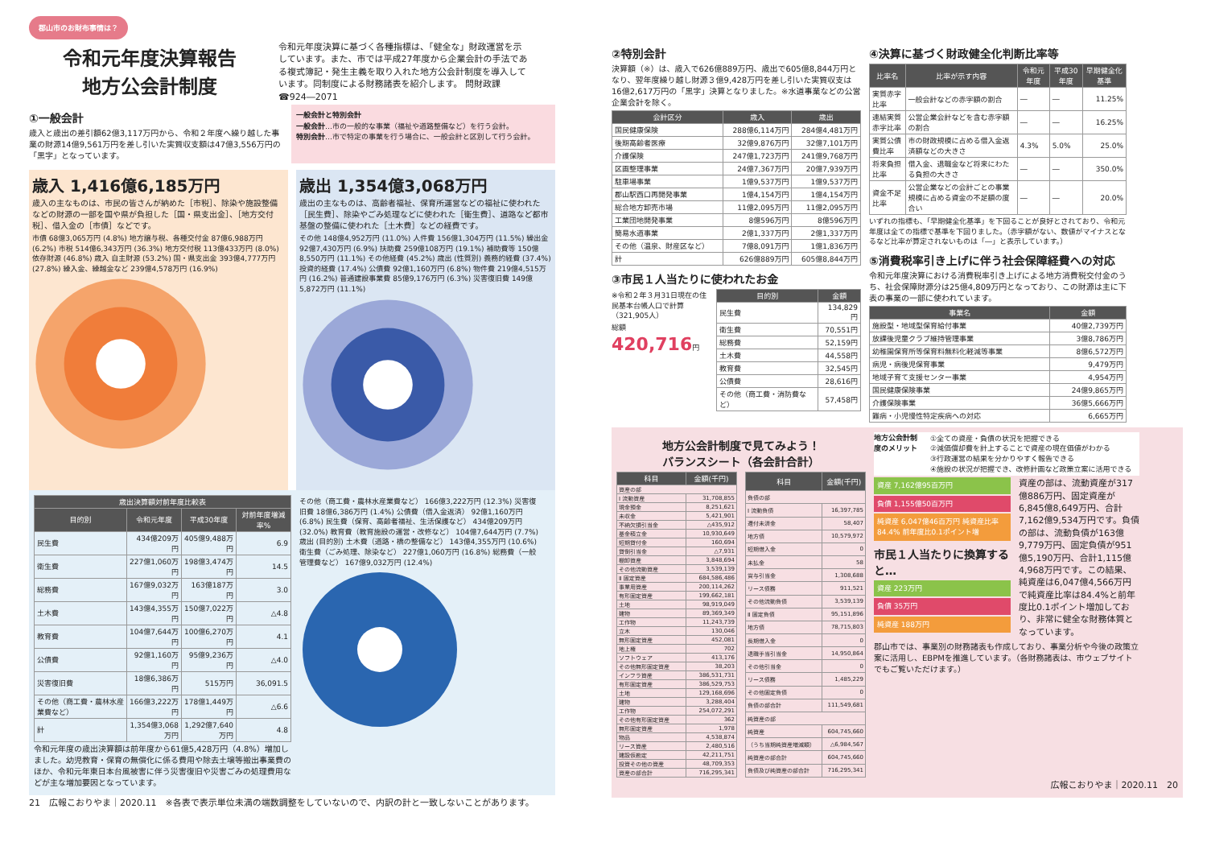郡山市のお財布事情は？
令和元年度決算報告
地方公会計制度
令和元年度決算に基づく各種指標は、「健全な」財政運営を示しています。また、市では平成27年度から企業会計の手法である複式簿記・発生主義を取り入れた地方公会計制度を導入しています。同制度による財務諸表を紹介します。 問財政課☎924―2071
①一般会計
歳入と歳出の差引額62億3,117万円から、令和２年度へ繰り越した事業の財源14億9,561万円を差し引いた実質収支額は47億3,556万円の「黒字」となっています。
一般会計と特別会計
一般会計…市の一般的な事業（福祉や道路整備など）を行う会計。
特別会計…市で特定の事業を行う場合に、一般会計と区別して行う会計。
歳入 1,416億6,185万円
歳入の主なものは、市民の皆さんが納めた［市税］、除染や施設整備などの財源の一部を国や県が負担した［国・県支出金］、［地方交付税］、借入金の［市債］などです。
市債 68億3,065万円 (4.8%) 地方譲与税、各種交付金 87億6,988万円 (6.2%) 市税 514億6,343万円 (36.3%) 地方交付税 113億433万円 (8.0%) 依存財源 (46.8%) 歳入 自主財源 (53.2%) 国・県支出金 393億4,777万円 (27.8%) 繰入金、繰越金など 239億4,578万円 (16.9%)
歳出 1,354億3,068万円
歳出の主なものは、高齢者福祉、保育所運営などの福祉に使われた［民生費］、除染やごみ処理などに使われた［衛生費］、道路など都市基盤の整備に使われた［土木費］などの経費です。
その他 148億4,952万円 (11.0%) 人件費 156億1,304万円 (11.5%) 繰出金 92億7,430万円 (6.9%) 扶助費 259億108万円 (19.1%) 補助費等 150億8,550万円 (11.1%) その他経費 (45.2%) 歳出 (性質別) 義務的経費 (37.4%) 投資的経費 (17.4%) 公債費 92億1,160万円 (6.8%) 物件費 219億4,515万円 (16.2%) 普通建設事業費 85億9,176万円 (6.3%) 災害復旧費 149億5,872万円 (11.1%)
| 歳出決算額対前年度比較表 | | | |
| --- | --- | --- | --- |
| 目的別 | 令和元年度 | 平成30年度 | 対前年度増減率% |
| 民生費 | 434億209万円 | 405億9,488万円 | 6.9 |
| 衛生費 | 227億1,060万円 | 198億3,474万円 | 14.5 |
| 総務費 | 167億9,032万円 | 163億187万円 | 3.0 |
| 土木費 | 143億4,355万円 | 150億7,022万円 | △4.8 |
| 教育費 | 104億7,644万円 | 100億6,270万円 | 4.1 |
| 公債費 | 92億1,160万円 | 95億9,236万円 | △4.0 |
| 災害復旧費 | 18億6,386万円 | 515万円 | 36,091.5 |
| その他（商工費・農林水産業費など） | 166億3,222万円 | 178億1,449万円 | △6.6 |
| 計 | 1,354億3,068万円 | 1,292億7,640万円 | 4.8 |
令和元年度の歳出決算額は前年度から61億5,428万円（4.8%）増加しました。幼児教育・保育の無償化に係る費用や除去土壌等搬出事業費のほか、令和元年東日本台風被害に伴う災害復旧や災害ごみの処理費用などが主な増加要因となっています。
その他（商工費・農林水産業費など） 166億3,222万円 (12.3%) 災害復旧費 18億6,386万円 (1.4%) 公債費（借入金返済） 92億1,160万円 (6.8%) 民生費（保育、高齢者福祉、生活保護など） 434億209万円 (32.0%) 教育費（教育施設の運営・改修など） 104億7,644万円 (7.7%) 歳出 (目的別) 土木費（道路・橋の整備など） 143億4,355万円 (10.6%) 衛生費（ごみ処理、除染など） 227億1,060万円 (16.8%) 総務費（一般管理費など） 167億9,032万円 (12.4%)
21　広報こおりやま｜2020.11　※各表で表示単位未満の端数調整をしていないので、内訳の計と一致しないことがあります。
②特別会計
決算額（※）は、歳入で626億889万円、歳出で605億8,844万円となり、翌年度繰り越し財源３億9,428万円を差し引いた実質収支は16億2,617万円の「黒字」決算となりました。※水道事業などの公営企業会計を除く。
| 会計区分 | 歳入 | 歳出 |
| --- | --- | --- |
| 国民健康保険 | 288億6,114万円 | 284億4,481万円 |
| 後期高齢者医療 | 32億9,876万円 | 32億7,101万円 |
| 介護保険 | 247億1,723万円 | 241億9,768万円 |
| 区画整理事業 | 24億7,367万円 | 20億7,939万円 |
| 駐車場事業 | 1億9,537万円 | 1億9,537万円 |
| 郡山駅西口再開発事業 | 1億4,154万円 | 1億4,154万円 |
| 総合地方卸売市場 | 11億2,095万円 | 11億2,095万円 |
| 工業団地開発事業 | 8億596万円 | 8億596万円 |
| 簡易水道事業 | 2億1,337万円 | 2億1,337万円 |
| その他（温泉、財産区など） | 7億8,091万円 | 1億1,836万円 |
| 計 | 626億889万円 | 605億8,844万円 |
③市民１人当たりに使われたお金
※令和２年３月31日現在の住民基本台帳人口で計算（321,905人）
総額 420,716円
| 目的別 | 金額 |
| --- | --- |
| 民生費 | 134,829円 |
| 衛生費 | 70,551円 |
| 総務費 | 52,159円 |
| 土木費 | 44,558円 |
| 教育費 | 32,545円 |
| 公債費 | 28,616円 |
| その他（商工費・消防費など） | 57,458円 |
④決算に基づく財政健全化判断比率等
| 比率名 | 比率が示す内容 | 令和元年度 | 平成30年度 | 早期健全化基準 |
| --- | --- | --- | --- | --- |
| 実質赤字比率 | 一般会計などの赤字額の割合 | ― | ― | 11.25% |
| 連結実質赤字比率 | 公営企業会計などを含む赤字額の割合 | ― | ― | 16.25% |
| 実質公債費比率 | 市の財政規模に占める借入金返済額などの大きさ | 4.3% | 5.0% | 25.0% |
| 将来負担比率 | 借入金、退職金など将来にわたる負担の大きさ | ― | ― | 350.0% |
| 資金不足比率 | 公営企業などの会計ごとの事業規模に占める資金の不足額の度合い | ― | ― | 20.0% |
いずれの指標も、「早期健全化基準」を下回ることが良好とされており、令和元年度は全ての指標で基準を下回りました。（赤字額がない、数値がマイナスとなるなど比率が算定されないものは「―」と表示しています。）
⑤消費税率引き上げに伴う社会保障経費への対応
令和元年度決算における消費税率引き上げによる地方消費税交付金のうち、社会保障財源分は25億4,809万円となっており、この財源は主に下表の事業の一部に使われています。
| 事業名 | 金額 |
| --- | --- |
| 施設型・地域型保育給付事業 | 40億2,739万円 |
| 放課後児童クラブ維持管理事業 | 3億8,786万円 |
| 幼稚園保育所等保育料無料化軽減等事業 | 8億6,572万円 |
| 病児・病後児保育事業 | 9,479万円 |
| 地域子育て支援センター事業 | 4,954万円 |
| 国民健康保険事業 | 24億9,865万円 |
| 介護保険事業 | 36億5,666万円 |
| 難病・小児慢性特定疾病への対応 | 6,665万円 |
地方公会計制度で見てみよう！
バランスシート（各会計合計）
| 科目 | 金額(千円) |
| --- | --- |
| 資産の部 | |
| Ⅰ 流動資産 | 31,708,855 |
| 現金預金 | 8,251,621 |
| 未収金 | 5,421,901 |
| 不納欠損引当金 | △435,912 |
| 基金積立金 | 10,930,649 |
| 短期貸付金 | 160,694 |
| 貸倒引当金 | △7,931 |
| 棚卸資産 | 3,848,694 |
| その他流動資産 | 3,539,139 |
| Ⅱ 固定資産 | 684,586,486 |
| 事業用資産 | 200,114,262 |
| 有形固定資産 | 199,662,181 |
| 土地 | 98,919,049 |
| 建物 | 89,369,349 |
| 工作物 | 11,243,739 |
| 立木 | 130,046 |
| 無形固定資産 | 452,081 |
| 地上権 | 702 |
| ソフトウェア | 413,176 |
| その他無形固定資産 | 38,203 |
| インフラ資産 | 386,531,731 |
| 有形固定資産 | 386,529,753 |
| 土地 | 129,168,696 |
| 建物 | 3,288,404 |
| 工作物 | 254,072,291 |
| その他有形固定資産 | 362 |
| 無形固定資産 | 1,978 |
| 物品 | 4,538,874 |
| リース資産 | 2,480,516 |
| 建設仮勘定 | 42,211,751 |
| 投資その他の資産 | 48,709,353 |
| 資産の部合計 | 716,295,341 |
| 科目 | 金額(千円) |
| --- | --- |
| 負債の部 | |
| Ⅰ 流動負債 | 16,397,785 |
| 還付未済金 | 58,407 |
| 地方債 | 10,579,972 |
| 短期借入金 | 0 |
| 未払金 | 58 |
| 賞与引当金 | 1,308,688 |
| リース債務 | 911,521 |
| その他流動負債 | 3,539,139 |
| Ⅱ 固定負債 | 95,151,896 |
| 地方債 | 78,715,803 |
| 長期借入金 | 0 |
| 退職手当引当金 | 14,950,864 |
| その他引当金 | 0 |
| リース債務 | 1,485,229 |
| その他固定負債 | 0 |
| 負債の部合計 | 111,549,681 |
| 純資産の部 | |
| 純資産 | 604,745,660 |
| （うち当期純資産増減額） | △6,984,567 |
| 純資産の部合計 | 604,745,660 |
| 負債及び純資産の部合計 | 716,295,341 |
地方公会計制度のメリット
①全ての資産・負債の状況を把握できる
②減価償却費を計上することで資産の現在価値がわかる
③行政運営の結果を分かりやすく報告できる
④施設の状況が把握でき、改修計画など政策立案に活用できる
資産 7,162億95百万円
負債 1,155億50百万円
純資産 6,047億46百万円 純資産比率84.4% 前年度比0.1ポイント増
市民１人当たりに換算すると…
資産 223万円
負債 35万円
純資産 188万円
資産の部は、流動資産が317億886万円、固定資産が6,845億8,649万円、合計7,162億9,534万円です。負債の部は、流動負債が163億9,779万円、固定負債が951億5,190万円、合計1,115億4,968万円です。この結果、純資産は6,047億4,566万円で純資産比率は84.4%と前年度比0.1ポイント増加しており、非常に健全な財務体質となっています。
郡山市では、事業別の財務諸表も作成しており、事業分析や今後の政策立案に活用し、EBPMを推進しています。（各財務諸表は、市ウェブサイトでもご覧いただけます。）
広報こおりやま｜2020.11　20